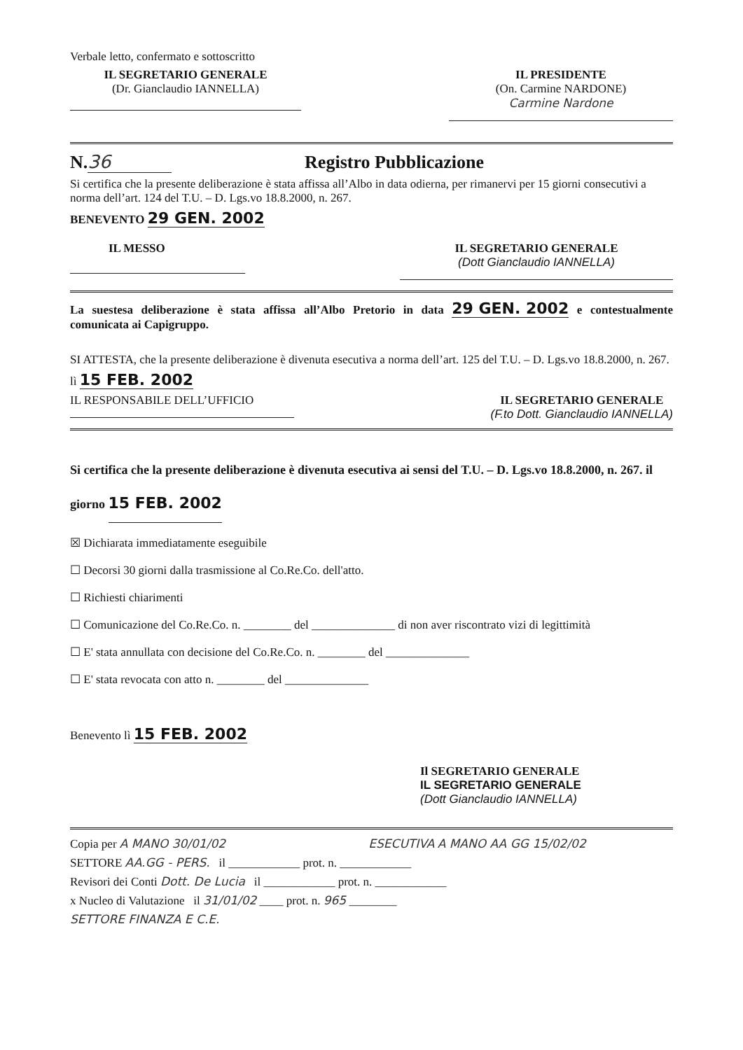Verbale letto, confermato e sottoscritto
IL SEGRETARIO GENERALE
(Dr. Gianclaudio IANNELLA)
IL PRESIDENTE
(On. Carmine NARDONE)
Carmine Nardone
N. 36 Registro Pubblicazione
Si certifica che la presente deliberazione è stata affissa all’Albo in data odierna, per rimanervi per 15 giorni consecutivi a norma dell’art. 124 del T.U. – D. Lgs.vo 18.8.2000, n. 267.
BENEVENTO 29 GEN. 2002
IL MESSO IL SEGRETARIO GENERALE
(Dott Gianclaudio IANNELLA)
La suestesa deliberazione è stata affissa all’Albo Pretorio in data 29 GEN. 2002 e contestualmente comunicata ai Capigruppo.
SI ATTESTA, che la presente deliberazione è divenuta esecutiva a norma dell’art. 125 del T.U. – D. Lgs.vo 18.8.2000, n. 267.
lì 15 FEB. 2002
IL RESPONSABILE DELL’UFFICIO
IL SEGRETARIO GENERALE
(F.to Dott. Gianclaudio IANNELLA)
Si certifica che la presente deliberazione è divenuta esecutiva ai sensi del T.U. – D. Lgs.vo 18.8.2000, n. 267. il giorno 15 FEB. 2002
☒ Dichiarata immediatamente eseguibile
☐ Decorsi 30 giorni dalla trasmissione al Co.Re.Co. dell'atto.
☐ Richiesti chiarimenti
☐ Comunicazione del Co.Re.Co. n. ________ del ______________ di non aver riscontrato vizi di legittimità
☐ E' stata annullata con decisione del Co.Re.Co. n. ________ del ______________
☐ E' stata revocata con atto n. ________ del ______________
Benevento lì 15 FEB. 2002
Il SEGRETARIO GENERALE
IL SEGRETARIO GENERALE
(Dott Gianclaudio IANNELLA)
Copia per A MANO 30/01/02 ESECUTIVA A MANO AA GG 15/02/02
SETTORE AA.GG - PERS. il ____________ prot. n. ____________
Revisori dei Conti Dott. De Lucia il ____________ prot. n. ____________
x Nucleo di Valutazione il 31/01/02 ____ prot. n. 965 ________
SETTORE FINANZA E C.E.